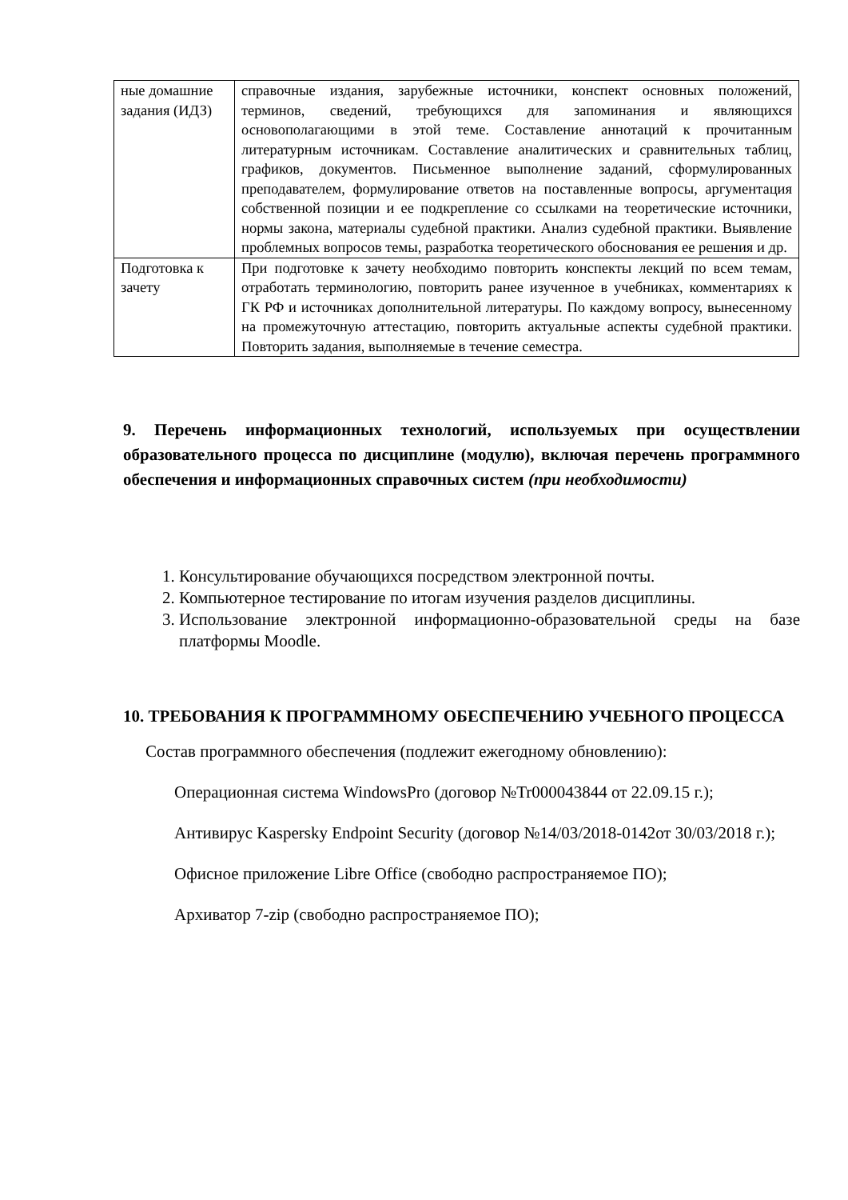| ные домашние задания (ИДЗ) | справочные издания, зарубежные источники, конспект основных положений, терминов, сведений, требующихся для запоминания и являющихся основополагающими в этой теме. Составление аннотаций к прочитанным литературным источникам. Составление аналитических и сравнительных таблиц, графиков, документов. Письменное выполнение заданий, сформулированных преподавателем, формулирование ответов на поставленные вопросы, аргументация собственной позиции и ее подкрепление со ссылками на теоретические источники, нормы закона, материалы судебной практики. Анализ судебной практики. Выявление проблемных вопросов темы, разработка теоретического обоснования ее решения и др. |
| Подготовка к зачету | При подготовке к зачету необходимо повторить конспекты лекций по всем темам, отработать терминологию, повторить ранее изученное в учебниках, комментариях к ГК РФ и источниках дополнительной литературы. По каждому вопросу, вынесенному на промежуточную аттестацию, повторить актуальные аспекты судебной практики. Повторить задания, выполняемые в течение семестра. |
9. Перечень информационных технологий, используемых при осуществлении образовательного процесса по дисциплине (модулю), включая перечень программного обеспечения и информационных справочных систем (при необходимости)
1. Консультирование обучающихся посредством электронной почты.
2. Компьютерное тестирование по итогам изучения разделов дисциплины.
3. Использование электронной информационно-образовательной среды на базе платформы Moodle.
10. ТРЕБОВАНИЯ К ПРОГРАММНОМУ ОБЕСПЕЧЕНИЮ УЧЕБНОГО ПРОЦЕССА
Состав программного обеспечения (подлежит ежегодному обновлению):
Операционная система WindowsPro (договор №Tr000043844 от 22.09.15 г.);
Антивирус Kaspersky Endpoint Security (договор №14/03/2018-0142от 30/03/2018 г.);
Офисное приложение Libre Office (свободно распространяемое ПО);
Архиватор 7-zip (свободно распространяемое ПО);